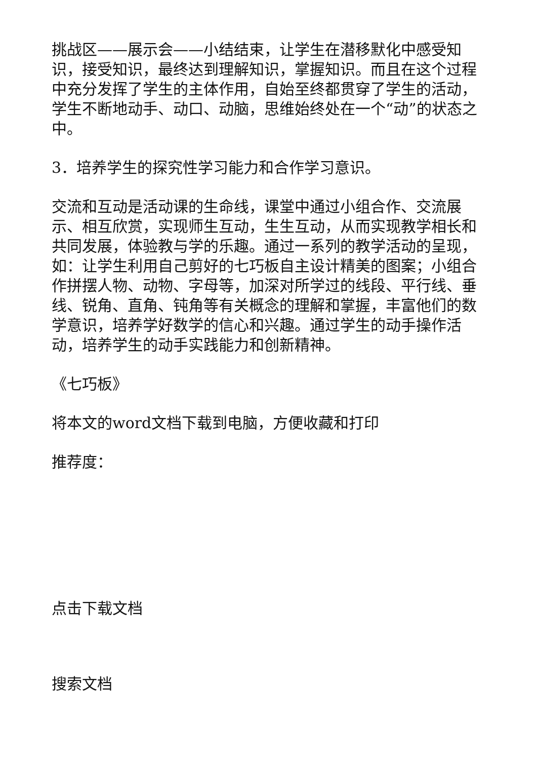挑战区——展示会——小结结束，让学生在潜移默化中感受知识，接受知识，最终达到理解知识，掌握知识。而且在这个过程中充分发挥了学生的主体作用，自始至终都贯穿了学生的活动，学生不断地动手、动口、动脑，思维始终处在一个“动”的状态之中。
3．培养学生的探究性学习能力和合作学习意识。
交流和互动是活动课的生命线，课堂中通过小组合作、交流展示、相互欣赏，实现师生互动，生生互动，从而实现教学相长和共同发展，体验教与学的乐趣。通过一系列的教学活动的呈现，如：让学生利用自己剪好的七巧板自主设计精美的图案；小组合作拼摆人物、动物、字母等，加深对所学过的线段、平行线、垂线、锐角、直角、钝角等有关概念的理解和掌握，丰富他们的数学意识，培养学好数学的信心和兴趣。通过学生的动手操作活动，培养学生的动手实践能力和创新精神。
《七巧板》
将本文的word文档下载到电脑，方便收藏和打印
推荐度：
点击下载文档
搜索文档